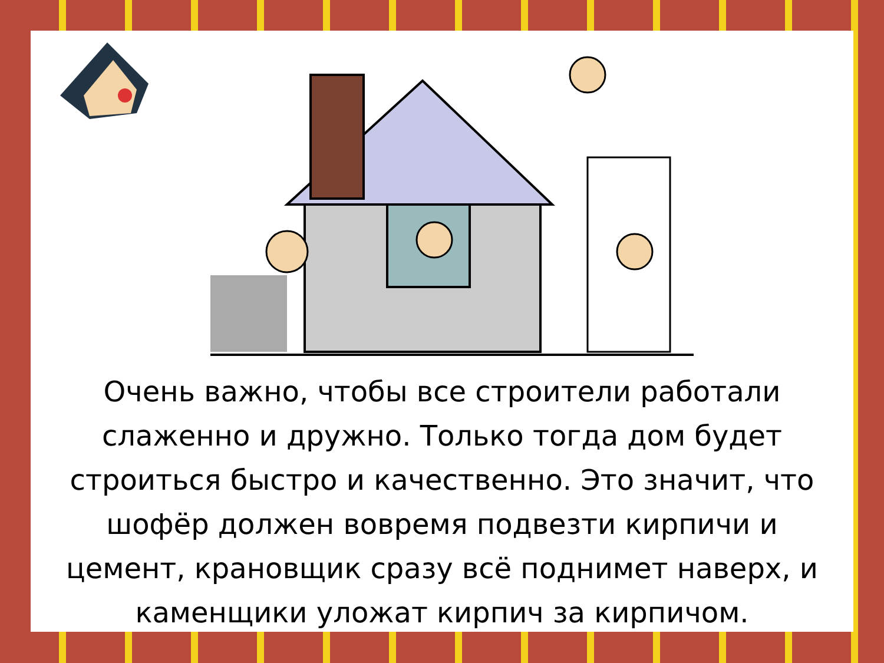Очень важно, чтобы все строители работали слаженно и дружно. Только тогда дом будет строиться быстро и качественно. Это значит, что шофёр должен вовремя подвезти кирпичи и цемент, крановщик сразу всё поднимет наверх, и каменщики уложат кирпич за кирпичом.